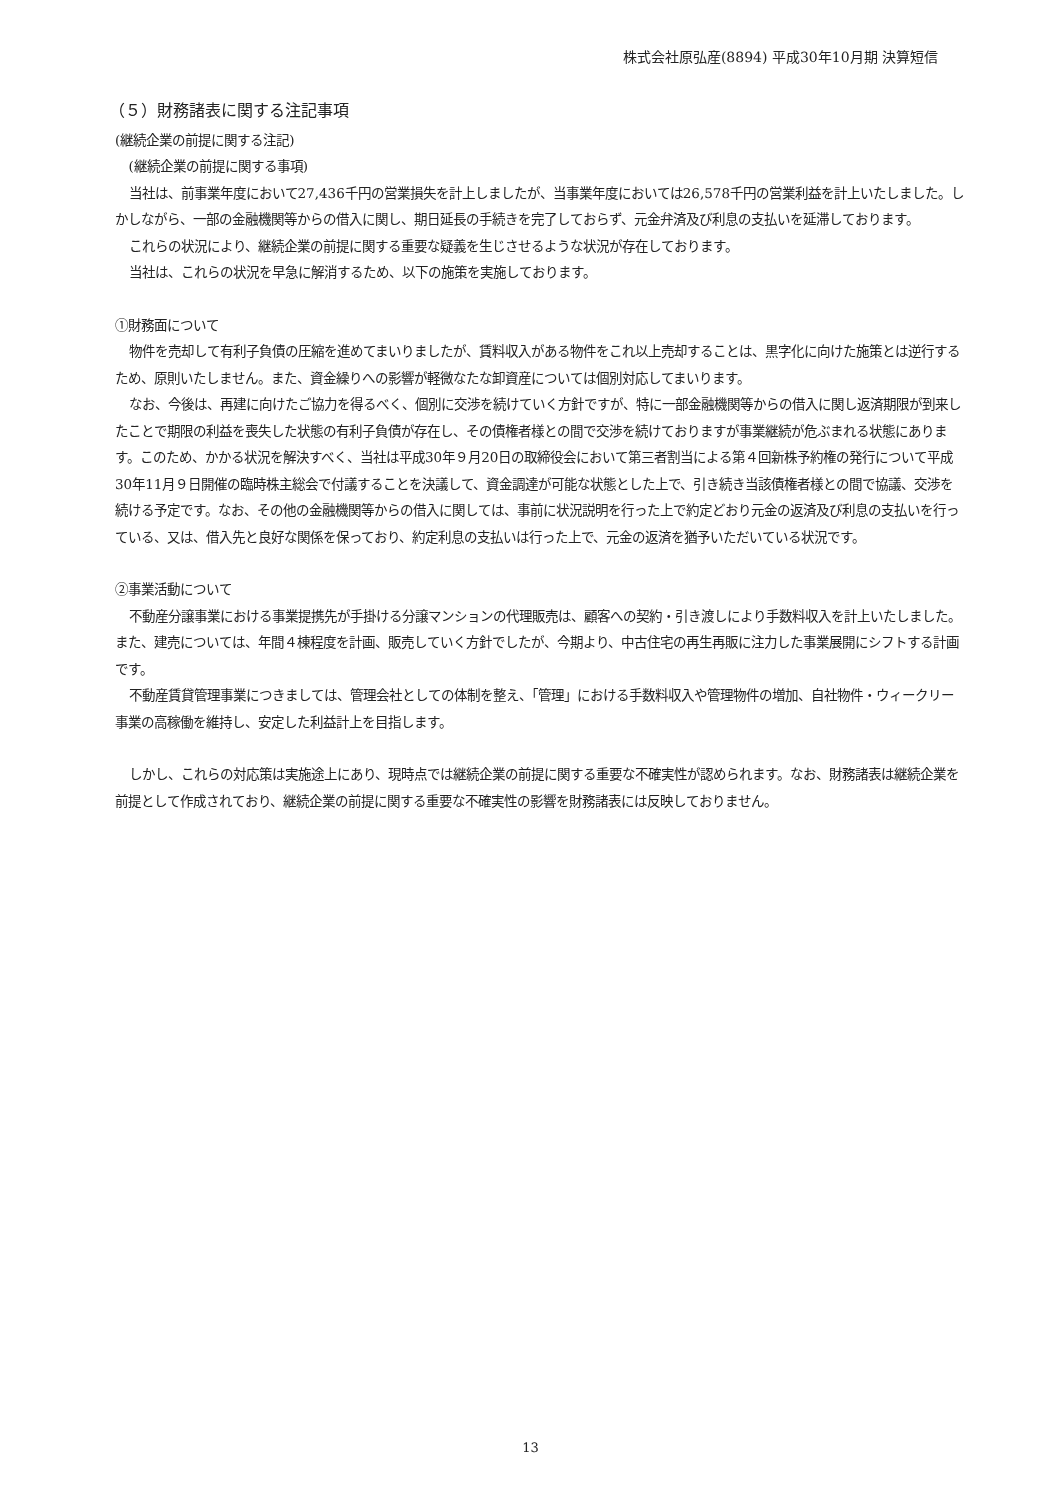株式会社原弘産(8894) 平成30年10月期 決算短信
（５）財務諸表に関する注記事項
(継続企業の前提に関する注記)
(継続企業の前提に関する事項)
当社は、前事業年度において27,436千円の営業損失を計上しましたが、当事業年度においては26,578千円の営業利益を計上いたしました。しかしながら、一部の金融機関等からの借入に関し、期日延長の手続きを完了しておらず、元金弁済及び利息の支払いを延滞しております。
これらの状況により、継続企業の前提に関する重要な疑義を生じさせるような状況が存在しております。
当社は、これらの状況を早急に解消するため、以下の施策を実施しております。
①財務面について
物件を売却して有利子負債の圧縮を進めてまいりましたが、賃料収入がある物件をこれ以上売却することは、黒字化に向けた施策とは逆行するため、原則いたしません。また、資金繰りへの影響が軽微なたな卸資産については個別対応してまいります。
なお、今後は、再建に向けたご協力を得るべく、個別に交渉を続けていく方針ですが、特に一部金融機関等からの借入に関し返済期限が到来したことで期限の利益を喪失した状態の有利子負債が存在し、その債権者様との間で交渉を続けておりますが事業継続が危ぶまれる状態にあります。このため、かかる状況を解決すべく、当社は平成30年９月20日の取締役会において第三者割当による第４回新株予約権の発行について平成30年11月９日開催の臨時株主総会で付議することを決議して、資金調達が可能な状態とした上で、引き続き当該債権者様との間で協議、交渉を続ける予定です。なお、その他の金融機関等からの借入に関しては、事前に状況説明を行った上で約定どおり元金の返済及び利息の支払いを行っている、又は、借入先と良好な関係を保っており、約定利息の支払いは行った上で、元金の返済を猶予いただいている状況です。
②事業活動について
不動産分譲事業における事業提携先が手掛ける分譲マンションの代理販売は、顧客への契約・引き渡しにより手数料収入を計上いたしました。また、建売については、年間４棟程度を計画、販売していく方針でしたが、今期より、中古住宅の再生再販に注力した事業展開にシフトする計画です。
不動産賃貸管理事業につきましては、管理会社としての体制を整え、「管理」における手数料収入や管理物件の増加、自社物件・ウィークリー事業の高稼働を維持し、安定した利益計上を目指します。
しかし、これらの対応策は実施途上にあり、現時点では継続企業の前提に関する重要な不確実性が認められます。なお、財務諸表は継続企業を前提として作成されており、継続企業の前提に関する重要な不確実性の影響を財務諸表には反映しておりません。
13